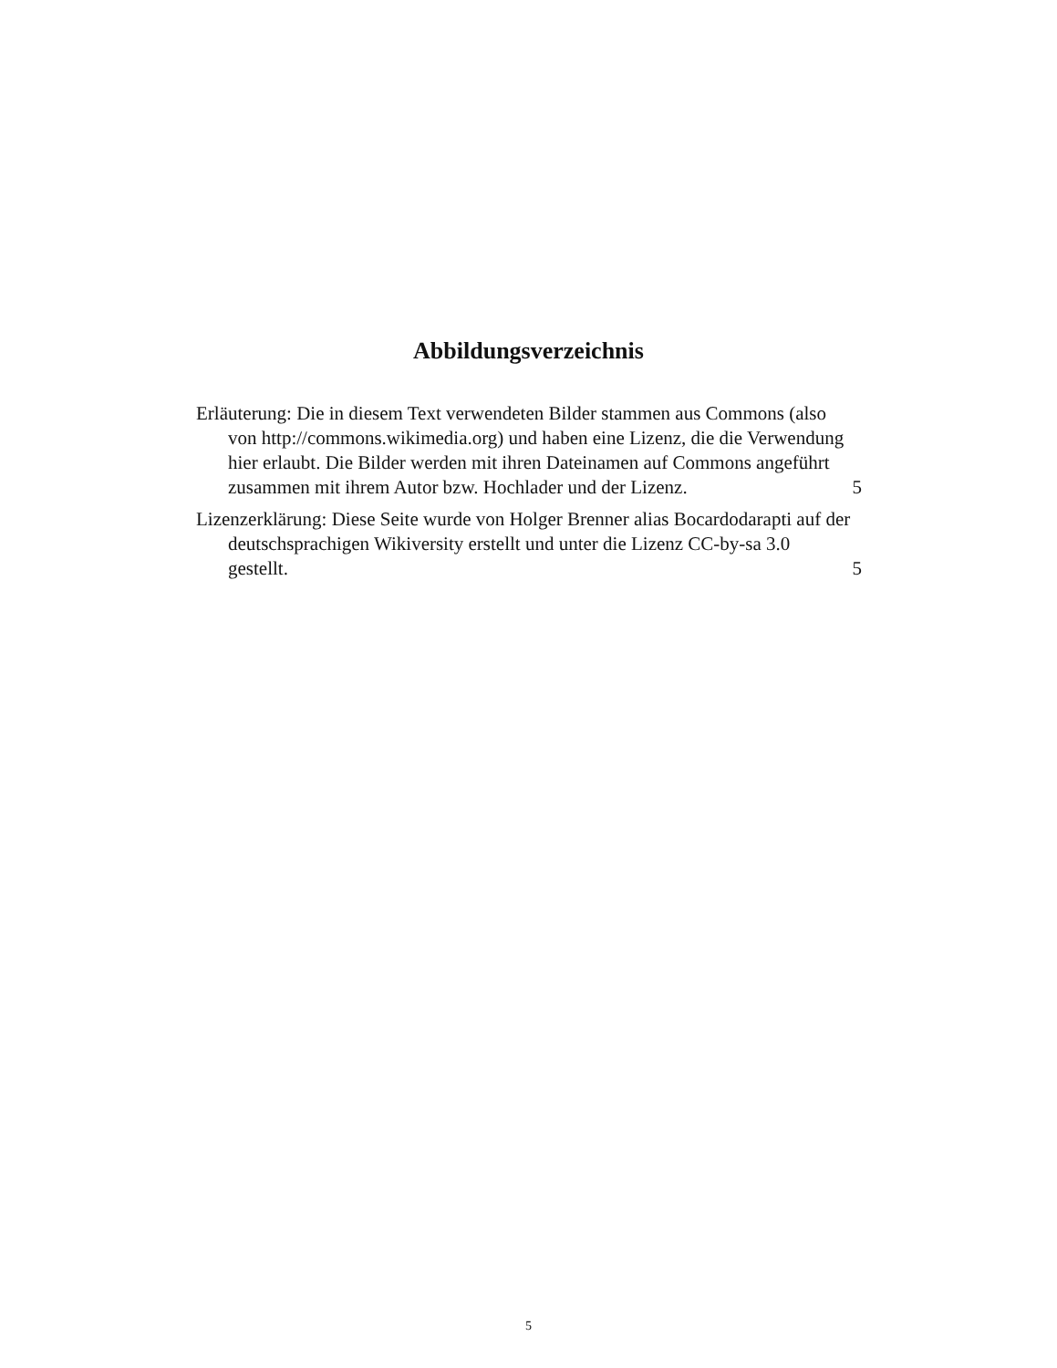Abbildungsverzeichnis
Erläuterung: Die in diesem Text verwendeten Bilder stammen aus Commons (also von http://commons.wikimedia.org) und haben eine Lizenz, die die Verwendung hier erlaubt. Die Bilder werden mit ihren Dateinamen auf Commons angeführt zusammen mit ihrem Autor bzw. Hochlader und der Lizenz.
5
Lizenzerklärung: Diese Seite wurde von Holger Brenner alias Bocardodarapti auf der deutschsprachigen Wikiversity erstellt und unter die Lizenz CC-by-sa 3.0 gestellt.
5
5